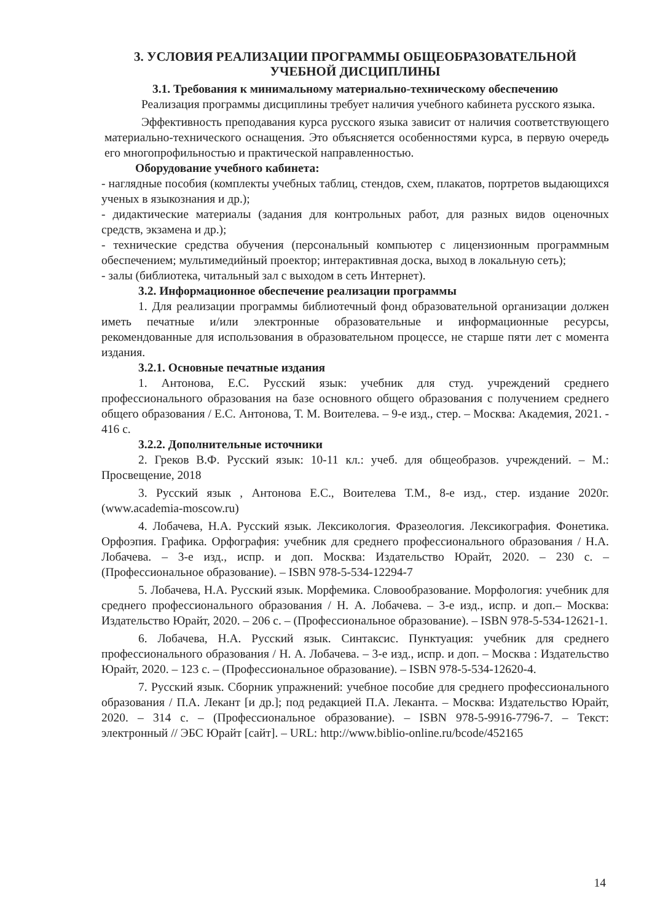3. УСЛОВИЯ РЕАЛИЗАЦИИ ПРОГРАММЫ ОБЩЕОБРАЗОВАТЕЛЬНОЙ
УЧЕБНОЙ ДИСЦИПЛИНЫ
3.1. Требования к минимальному материально-техническому обеспечению
Реализация программы дисциплины требует наличия учебного кабинета русского языка.
Эффективность преподавания курса русского языка зависит от наличия соответствующего материально-технического оснащения. Это объясняется особенностями курса, в первую очередь его многопрофильностью и практической направленностью.
Оборудование учебного кабинета:
- наглядные пособия (комплекты учебных таблиц, стендов, схем, плакатов, портретов выдающихся ученых в языкознания и др.);
- дидактические материалы (задания для контрольных работ, для разных видов оценочных средств, экзамена и др.);
- технические средства обучения (персональный компьютер с лицензионным программным обеспечением; мультимедийный проектор; интерактивная доска, выход в локальную сеть);
- залы (библиотека, читальный зал с выходом в сеть Интернет).
3.2. Информационное обеспечение реализации программы
1. Для реализации программы библиотечный фонд образовательной организации должен иметь печатные и/или электронные образовательные и информационные ресурсы, рекомендованные для использования в образовательном процессе, не старше пяти лет с момента издания.
3.2.1. Основные печатные издания
1. Антонова, Е.С. Русский язык: учебник для студ. учреждений среднего профессионального образования на базе основного общего образования с получением среднего общего образования / Е.С. Антонова, Т. М. Воителева. – 9-е изд., стер. – Москва: Академия, 2021. - 416 с.
3.2.2. Дополнительные источники
2. Греков В.Ф. Русский язык: 10-11 кл.: учеб. для общеобразов. учреждений. – М.: Просвещение, 2018
3. Русский язык , Антонова Е.С., Воителева Т.М., 8-е изд., стер. издание 2020г. (www.academia-moscow.ru)
4. Лобачева, Н.А. Русский язык. Лексикология. Фразеология. Лексикография. Фонетика. Орфоэпия. Графика. Орфография: учебник для среднего профессионального образования / Н.А. Лобачева. – 3-е изд., испр. и доп. Москва: Издательство Юрайт, 2020. – 230 с. – (Профессиональное образование). – ISBN 978-5-534-12294-7
5. Лобачева, Н.А. Русский язык. Морфемика. Словообразование. Морфология: учебник для среднего профессионального образования / Н. А. Лобачева. – 3-е изд., испр. и доп.– Москва: Издательство Юрайт, 2020. – 206 с. – (Профессиональное образование). – ISBN 978-5-534-12621-1.
6. Лобачева, Н.А. Русский язык. Синтаксис. Пунктуация: учебник для среднего профессионального образования / Н. А. Лобачева. – 3-е изд., испр. и доп. – Москва : Издательство Юрайт, 2020. – 123 с. – (Профессиональное образование). – ISBN 978-5-534-12620-4.
7. Русский язык. Сборник упражнений: учебное пособие для среднего профессионального образования / П.А. Лекант [и др.]; под редакцией П.А. Леканта. – Москва: Издательство Юрайт, 2020. – 314 с. – (Профессиональное образование). – ISBN 978-5-9916-7796-7. – Текст: электронный // ЭБС Юрайт [сайт]. – URL: http://www.biblio-online.ru/bcode/452165
14